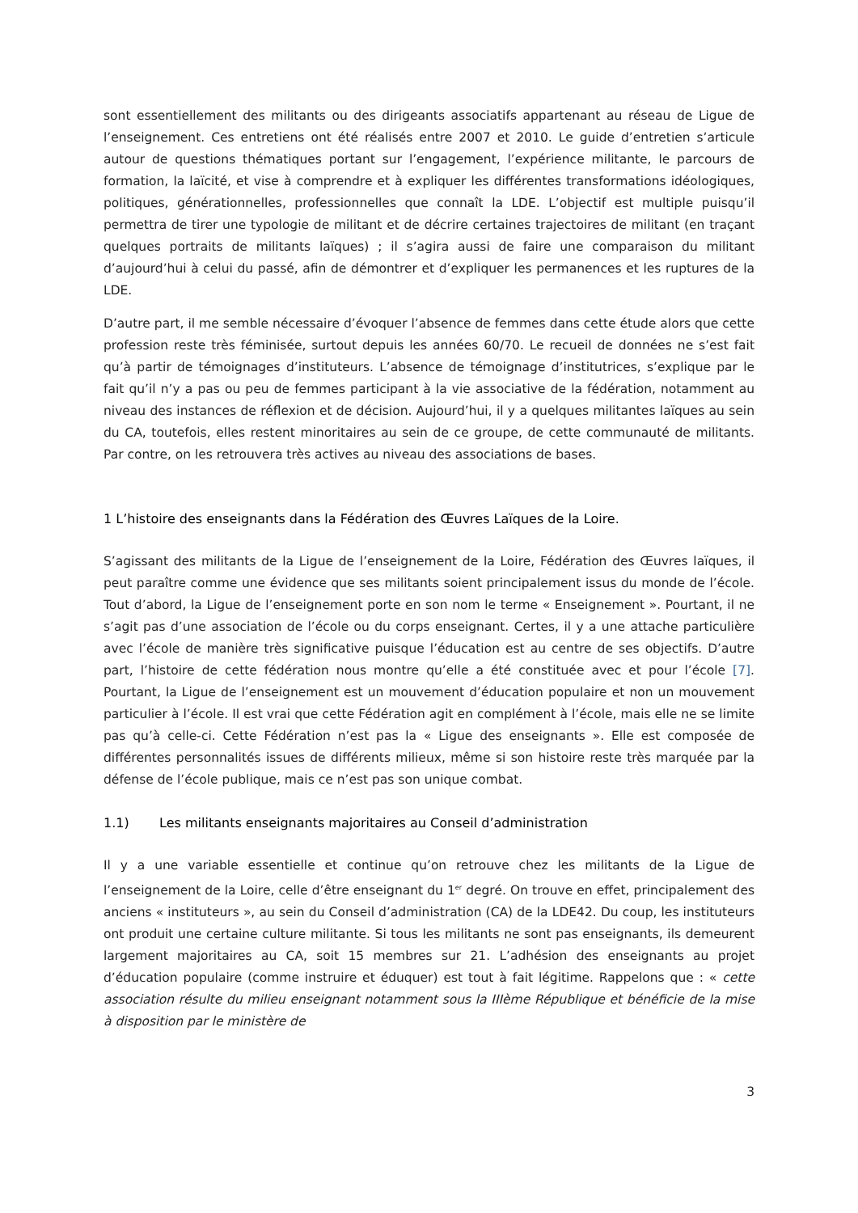sont essentiellement des militants ou des dirigeants associatifs appartenant au réseau de Ligue de l’enseignement. Ces entretiens ont été réalisés entre 2007 et 2010. Le guide d’entretien s’articule autour de questions thématiques portant sur l’engagement, l’expérience militante, le parcours de formation, la laïcité, et vise à comprendre et à expliquer les différentes transformations idéologiques, politiques, générationnelles, professionnelles que connaît la LDE. L’objectif est multiple puisqu’il permettra de tirer une typologie de militant et de décrire certaines trajectoires de militant (en traçant quelques portraits de militants laïques) ; il s’agira aussi de faire une comparaison du militant d’aujourd’hui à celui du passé, afin de démontrer et d’expliquer les permanences et les ruptures de la LDE.
D’autre part, il me semble nécessaire d’évoquer l’absence de femmes dans cette étude alors que cette profession reste très féminisée, surtout depuis les années 60/70. Le recueil de données ne s’est fait qu’à partir de témoignages d’instituteurs. L’absence de témoignage d’institutrices, s’explique par le fait qu’il n’y a pas ou peu de femmes participant à la vie associative de la fédération, notamment au niveau des instances de réflexion et de décision. Aujourd’hui, il y a quelques militantes laïques au sein du CA, toutefois, elles restent minoritaires au sein de ce groupe, de cette communauté de militants. Par contre, on les retrouvera très actives au niveau des associations de bases.
1 L’histoire des enseignants dans la Fédération des Œuvres Laïques de la Loire.
S’agissant des militants de la Ligue de l’enseignement de la Loire, Fédération des Œuvres laïques, il peut paraître comme une évidence que ses militants soient principalement issus du monde de l’école. Tout d’abord, la Ligue de l’enseignement porte en son nom le terme « Enseignement ». Pourtant, il ne s’agit pas d’une association de l’école ou du corps enseignant. Certes, il y a une attache particulière avec l’école de manière très significative puisque l’éducation est au centre de ses objectifs. D’autre part, l’histoire de cette fédération nous montre qu’elle a été constituée avec et pour l’école [7]. Pourtant, la Ligue de l’enseignement est un mouvement d’éducation populaire et non un mouvement particulier à l’école. Il est vrai que cette Fédération agit en complément à l’école, mais elle ne se limite pas qu’à celle-ci. Cette Fédération n’est pas la « Ligue des enseignants ». Elle est composée de différentes personnalités issues de différents milieux, même si son histoire reste très marquée par la défense de l’école publique, mais ce n’est pas son unique combat.
1.1) Les militants enseignants majoritaires au Conseil d’administration
Il y a une variable essentielle et continue qu’on retrouve chez les militants de la Ligue de l’enseignement de la Loire, celle d’être enseignant du 1<sup>er</sup> degré. On trouve en effet, principalement des anciens « instituteurs », au sein du Conseil d’administration (CA) de la LDE42. Du coup, les instituteurs ont produit une certaine culture militante. Si tous les militants ne sont pas enseignants, ils demeurent largement majoritaires au CA, soit 15 membres sur 21. L’adhésion des enseignants au projet d’éducation populaire (comme instruire et éduquer) est tout à fait légitime. Rappelons que : « cette association résulte du milieu enseignant notamment sous la IIIème République et bénéficie de la mise à disposition par le ministère de
3